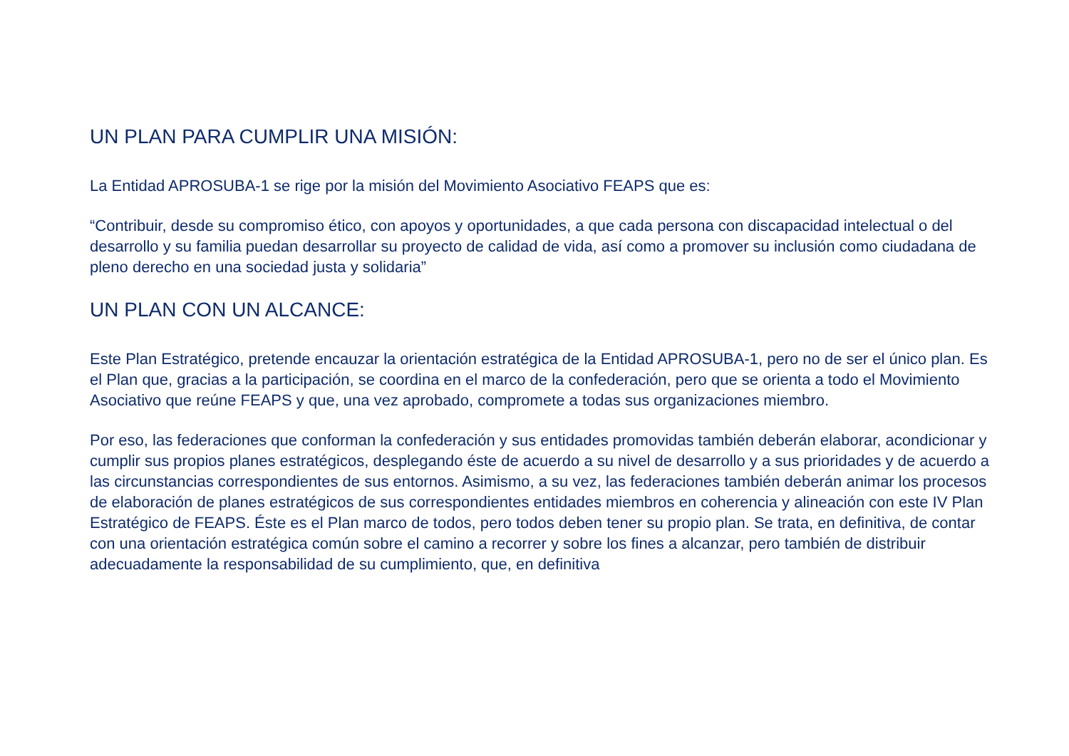UN PLAN PARA CUMPLIR UNA MISIÓN:
La Entidad APROSUBA-1 se rige por la misión del Movimiento Asociativo FEAPS que es:
“Contribuir, desde su compromiso ético, con apoyos y oportunidades, a que cada persona con discapacidad intelectual o del desarrollo y su familia puedan desarrollar su proyecto de calidad de vida, así como a promover su inclusión como ciudadana de pleno derecho en una sociedad justa y solidaria”
UN PLAN CON UN ALCANCE:
Este Plan Estratégico, pretende encauzar la orientación estratégica de la Entidad APROSUBA-1, pero no de ser el único plan. Es el Plan que, gracias a la participación, se coordina en el marco de la confederación, pero que se orienta a todo el Movimiento Asociativo que reúne FEAPS y que, una vez aprobado, compromete a todas sus organizaciones miembro.
Por eso, las federaciones que conforman la confederación y sus entidades promovidas también deberán elaborar, acondicionar y cumplir sus propios planes estratégicos, desplegando éste de acuerdo a su nivel de desarrollo y a sus prioridades y de acuerdo a las circunstancias correspondientes de sus entornos. Asimismo, a su vez, las federaciones también deberán animar los procesos de elaboración de planes estratégicos de sus correspondientes entidades miembros en coherencia y alineación con este IV Plan Estratégico de FEAPS. Éste es el Plan marco de todos, pero todos deben tener su propio plan. Se trata, en definitiva, de contar con una orientación estratégica común sobre el camino a recorrer y sobre los fines a alcanzar, pero también de distribuir adecuadamente la responsabilidad de su cumplimiento, que, en definitiva